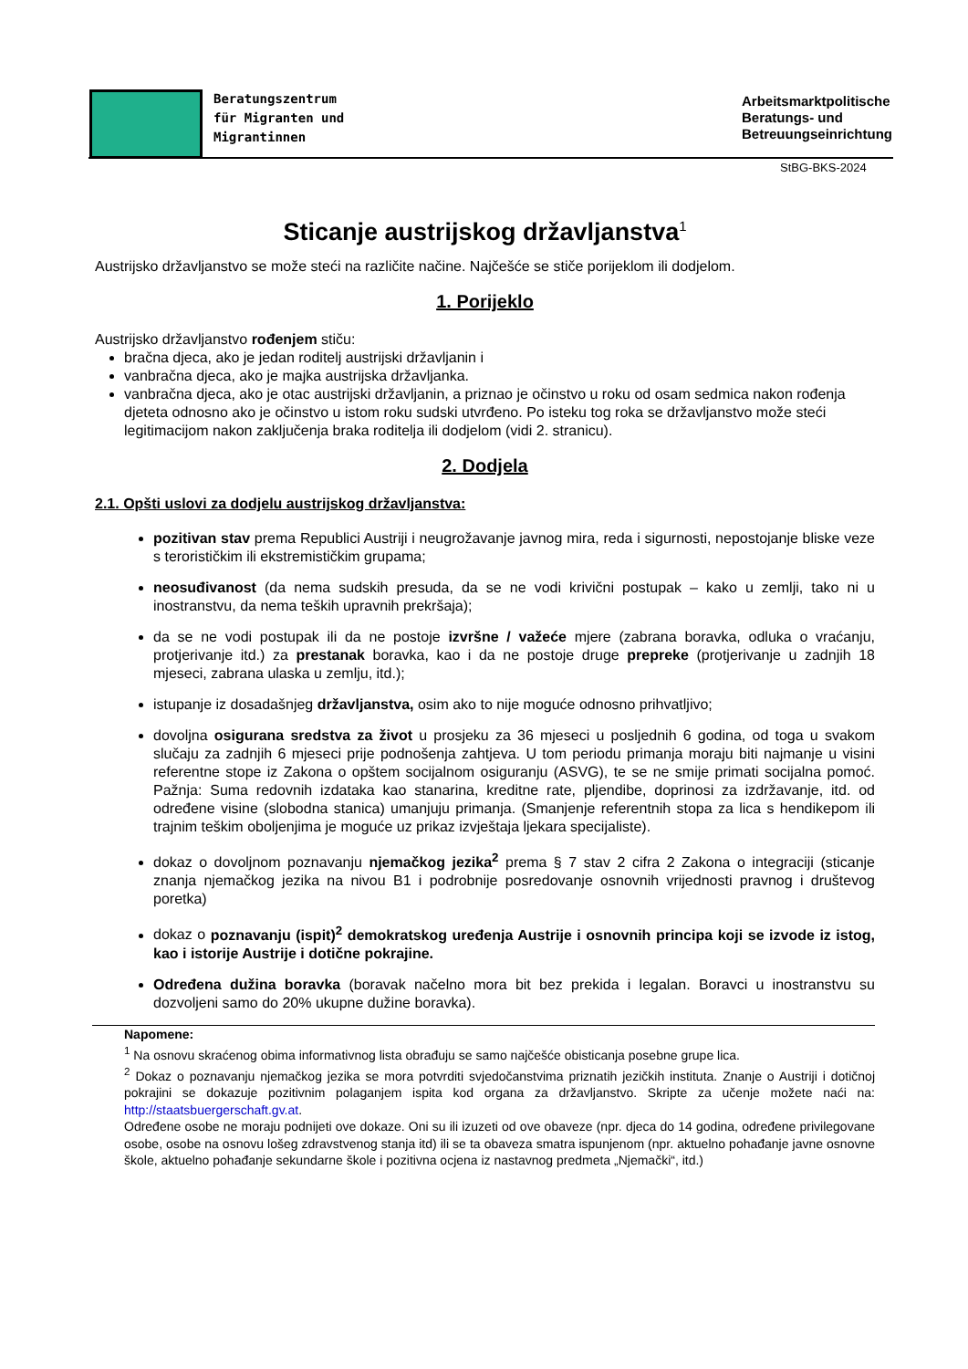Beratungszentrum
für Migranten und
Migrantinnen
Arbeitsmarktpolitische
Beratungs- und
Betreuungseinrichtung
StBG-BKS-2024
Sticanje austrijskog državljanstva<sup>1</sup>
Austrijsko državljanstvo se može steći na različite načine. Najčešće se stiče porijeklom ili dodjelom.
1. Porijeklo
Austrijsko državljanstvo rođenjem stiču:
bračna djeca, ako je jedan roditelj austrijski državljanin i
vanbračna djeca, ako je majka austrijska državljanka.
vanbračna djeca, ako je otac austrijski državljanin, a priznao je očinstvo u roku od osam sedmica nakon rođenja djeteta odnosno ako je očinstvo u istom roku sudski utvrđeno. Po isteku tog roka se državljanstvo može steći legitimacijom nakon zaključenja braka roditelja ili dodjelom (vidi 2. stranicu).
2. Dodjela
2.1. Opšti uslovi za dodjelu austrijskog državljanstva:
pozitivan stav prema Republici Austriji i neugrožavanje javnog mira, reda i sigurnosti, nepostojanje bliske veze s terorističkim ili ekstremističkim grupama;
neosuđivanost (da nema sudskih presuda, da se ne vodi krivični postupak – kako u zemlji, tako ni u inostranstvu, da nema teških upravnih prekršaja);
da se ne vodi postupak ili da ne postoje izvršne / važeće mjere (zabrana boravka, odluka o vraćanju, protjerivanje itd.) za prestanak boravka, kao i da ne postoje druge prepreke (protjerivanje u zadnjih 18 mjeseci, zabrana ulaska u zemlju, itd.);
istupanje iz dosadašnjeg državljanstva, osim ako to nije moguće odnosno prihvatljivo;
dovoljna osigurana sredstva za život u prosjeku za 36 mjeseci u posljednih 6 godina, od toga u svakom slučaju za zadnjih 6 mjeseci prije podnošenja zahtjeva. U tom periodu primanja moraju biti najmanje u visini referentne stope iz Zakona o opštem socijalnom osiguranju (ASVG), te se ne smije primati socijalna pomoć. Pažnja: Suma redovnih izdataka kao stanarina, kreditne rate, pljendibe, doprinosi za izdržavanje, itd. od određene visine (slobodna stanica) umanjuju primanja. (Smanjenje referentnih stopa za lica s hendikepom ili trajnim teškim oboljenjima je moguće uz prikaz izvještaja ljekara specijaliste).
dokaz o dovoljnom poznavanju njemačkog jezika<sup>2</sup> prema § 7 stav 2 cifra 2 Zakona o integraciji (sticanje znanja njemačkog jezika na nivou B1 i podrobnije posredovanje osnovnih vrijednosti pravnog i društevog poretka)
dokaz o poznavanju (ispit)<sup>2</sup> demokratskog uređenja Austrije i osnovnih principa koji se izvode iz istog, kao i istorije Austrije i dotične pokrajine.
Određena dužina boravka (boravak načelno mora bit bez prekida i legalan. Boravci u inostranstvu su dozvoljeni samo do 20% ukupne dužine boravka).
Napomene:
<sup>1</sup> Na osnovu skraćenog obima informativnog lista obrađuju se samo najčešće obisticanja posebne grupe lica.
<sup>2</sup> Dokaz o poznavanju njemačkog jezika se mora potvrditi svjedočanstvima priznatih jezičkih instituta. Znanje o Austriji i dotičnoj pokrajini se dokazuje pozitivnim polaganjem ispita kod organa za državljanstvo. Skripte za učenje možete naći na: http://staatsbuergerschaft.gv.at.
Određene osobe ne moraju podnijeti ove dokaze. Oni su ili izuzeti od ove obaveze (npr. djeca do 14 godina, određene privilegovane osobe, osobe na osnovu lošeg zdravstvenog stanja itd) ili se ta obaveza smatra ispunjenom (npr. aktuelno pohađanje javne osnovne škole, aktuelno pohađanje sekundarne škole i pozitivna ocjena iz nastavnog predmeta „Njemački“, itd.)